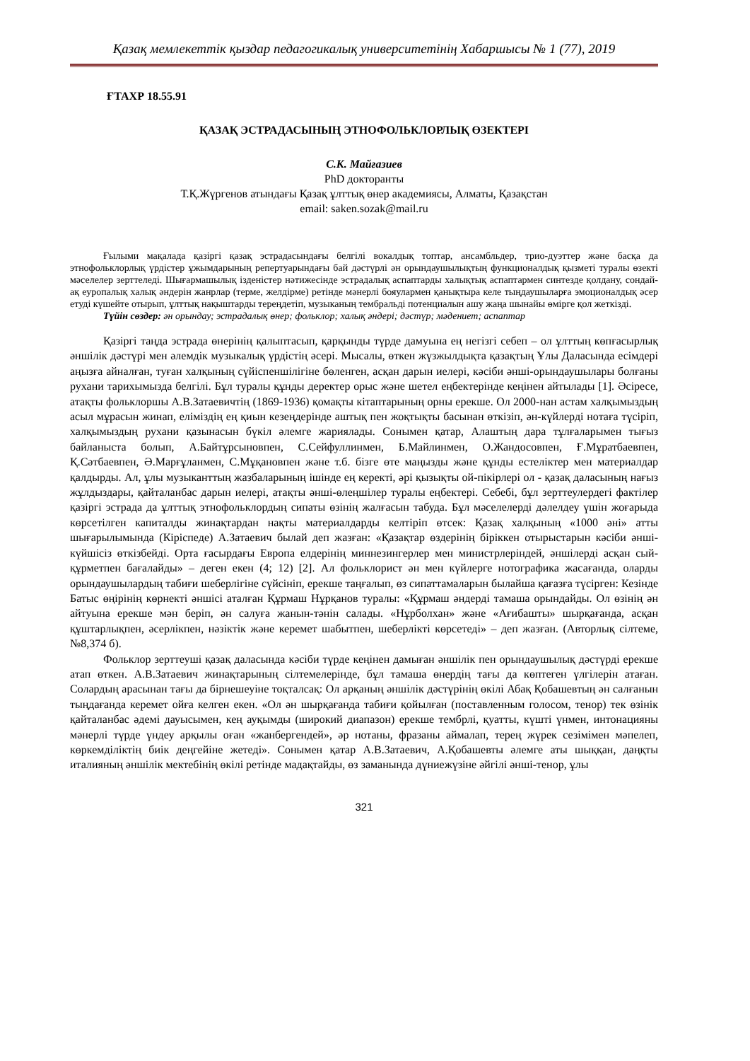Қазақ мемлекеттік қыздар педагогикалық университетінің Хабаршысы № 1 (77), 2019
ҒТАХР 18.55.91
ҚАЗАҚ ЭСТРАДАСЫНЫҢ ЭТНОФОЛЬКЛОРЛЫҚ ӨЗЕКТЕРІ
С.К. Майғазиев
PhD докторанты
Т.Қ.Жүргенов атындағы Қазақ ұлттық өнер академиясы, Алматы, Қазақстан
email: saken.sozak@mail.ru
Ғылыми мақалада қазіргі қазақ эстрадасындағы белгілі вокалдық топтар, ансамбльдер, трио-дуэттер және басқа да этнофольклорлық үрдістер ұжымдарының репертуарындағы бай дәстүрлі ән орындаушылықтың функционалдық қызметі туралы өзекті мәселелер зерттеледі. Шығармашылық ізденістер нәтижесінде эстрадалық аспаптарды халықтық аспаптармен синтезде қолдану, сондай-ақ еуропалық халық әндерін жанрлар (терме, желдірме) ретінде мәнерлі бояулармен қанықтыра келе тыңдаушыларға эмоционалдық әсер етуді күшейте отырып, ұлттық нақыштарды тереңдетіп, музыканың тембральді потенциалын ашу жаңа шынайы өмірге қол жеткізді.
Түйін сөздер: ән орындау; эстрадалық өнер; фольклор; халық әндері; дәстүр; мәдениет; аспаптар
Қазіргі таңда эстрада өнерінің қалыптасып, қарқынды түрде дамуына ең негізгі себеп – ол ұлттың көпғасырлық әншілік дәстүрі мен әлемдік музыкалық үрдістің әсері. Мысалы, өткен жүзжылдықта қазақтың Ұлы Даласында есімдері аңызға айналған, туған халқының сүйіспеншілігіне бөленген, асқан дарын иелері, кәсіби әнші-орындаушылары болғаны рухани тарихымызда белгілі. Бұл туралы құнды деректер орыс және шетел еңбектерінде кеңінен айтылады [1]. Әсіресе, атақты фольклоршы А.В.Затаевичтің (1869-1936) қомақты кітаптарының орны ерекше. Ол 2000-нан астам халқымыздың асыл мұрасын жинап, еліміздің ең қиын кезеңдерінде аштық пен жоқтықты басынан өткізіп, ән-күйлерді нотаға түсіріп, халқымыздың рухани қазынасын бүкіл әлемге жариялады. Сонымен қатар, Алаштың дара тұлғаларымен тығыз байланыста болып, А.Байтұрсыновпен, С.Сейфуллинмен, Б.Майлинмен, О.Жандосовпен, Ғ.Мұратбаевпен, Қ.Сәтбаевпен, Ә.Марғұланмен, С.Мұқановпен және т.б. бізге өте маңызды және құнды естеліктер мен материалдар қалдырды. Ал, ұлы музыканттың жазбаларының ішінде ең керекті, әрі қызықты ой-пікірлері ол - қазақ даласының нағыз жұлдыздары, қайталанбас дарын иелері, атақты әнші-өлеңшілер туралы еңбектері. Себебі, бұл зерттеулердегі фактілер қазіргі эстрада да ұлттық этнофольклордың сипаты өзінің жалғасын табуда. Бұл мәселелерді дәлелдеу үшін жоғарыда көрсетілген капиталды жинақтардан нақты материалдарды келтіріп өтсек: Қазақ халқының «1000 әні» атты шығарылымында (Кіріспеде) А.Затаевич былай деп жазған: «Қазақтар өздерінің біріккен отырыстарын кәсіби әнші-күйшісіз өткізбейді. Орта ғасырдағы Европа елдерінің миннезингерлер мен министрлеріндей, әншілерді асқан сый-құрметпен бағалайды» – деген екен (4; 12) [2]. Ал фольклорист ән мен күйлерге нотографика жасағанда, оларды орындаушылардың табиғи шеберлігіне сүйсініп, ерекше таңғалып, өз сипаттамаларын былайша қағазға түсірген: Кезінде Батыс өңірінің көрнекті әншісі аталған Құрмаш Нұрқанов туралы: «Құрмаш әндерді тамаша орындайды. Ол өзінің ән айтуына ерекше мән беріп, ән салуға жанын-тәнін салады. «Нұрболхан» және «Ағибашты» шырқағанда, асқан құштарлықпен, әсерлікпен, нәзіктік және керемет шабытпен, шеберлікті көрсетеді» – деп жазған. (Авторлық сілтеме, №8,374 б).
Фольклор зерттеуші қазақ даласында кәсіби түрде кеңінен дамыған әншілік пен орындаушылық дәстүрді ерекше атап өткен. А.В.Затаевич жинақтарының сілтемелерінде, бұл тамаша өнердің тағы да көптеген үлгілерін атаған. Солардың арасынан тағы да бірнешеуіне тоқталсақ: Ол арқаның әншілік дәстүрінің өкілі Абақ Қобашевтың ән салғанын тыңдағанда керемет ойға келген екен. «Ол ән шырқағанда табиғи қойылған (поставленным голосом, тенор) тек өзінік қайталанбас әдемі дауысымен, кең ауқымды (широкий диапазон) ерекше тембрлі, қуатты, күшті үнмен, интонацияны мәнерлі түрде үндеу арқылы оған «жанбергендей», әр нотаны, фразаны аймалап, терең жүрек сезімімен мәпелеп, көркемділіктің биік деңгейіне жетеді». Сонымен қатар А.В.Затаевич, А.Қобашевты әлемге аты шыққан, даңқты италияның әншілік мектебінің өкілі ретінде мадақтайды, өз заманында дүниежүзіне әйгілі әнші-тенор, ұлы
321